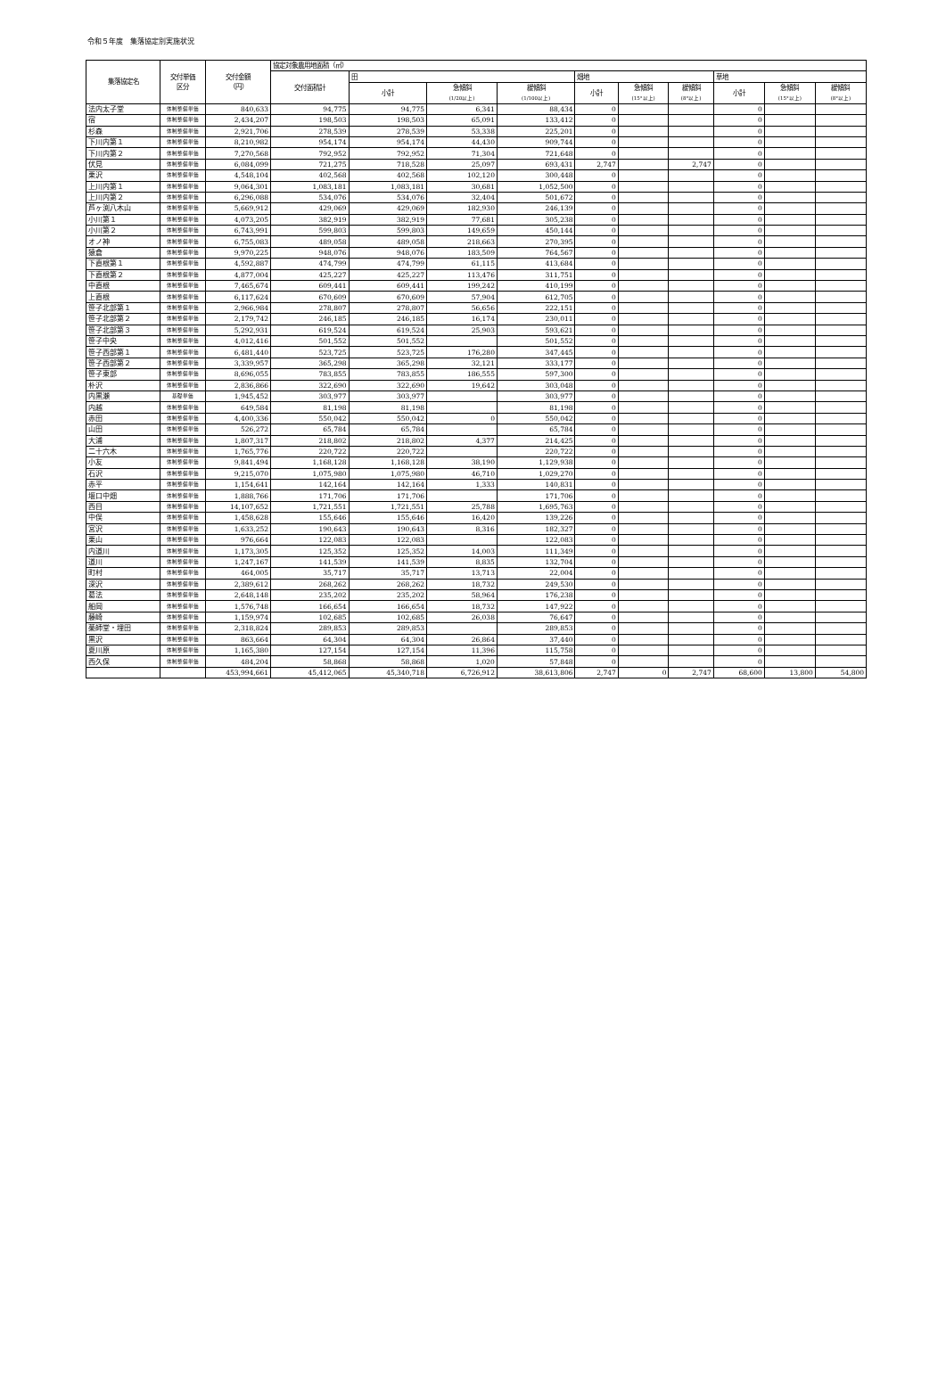令和５年度　集落協定別実施状況
| 集落協定名 | 交付単価 区分 | 交付金額 （円） | 協定対象農用地面積（㎡） | | | | | | | | | |
| --- | --- | --- | --- | --- | --- | --- | --- | --- | --- | --- | --- | --- |
| | | | 交付面積計 | 田 | | | 畑地 | | | 草地 | | |
| | | | | 小計 | 急傾斜 (1/20以上) | 緩傾斜 (1/100以上) | 小計 | 急傾斜 (15°以上) | 緩傾斜 (8°以上) | 小計 | 急傾斜 (15°以上) | 緩傾斜 (8°以上) |
| 法内太子堂 | 体制整備単価 | 840,633 | 94,775 | 94,775 | 6,341 | 88,434 | 0 | | | 0 | | |
| 宿 | 体制整備単価 | 2,434,207 | 198,503 | 198,503 | 65,091 | 133,412 | 0 | | | 0 | | |
| 杉森 | 体制整備単価 | 2,921,706 | 278,539 | 278,539 | 53,338 | 225,201 | 0 | | | 0 | | |
| 下川内第１ | 体制整備単価 | 8,210,982 | 954,174 | 954,174 | 44,430 | 909,744 | 0 | | | 0 | | |
| 下川内第２ | 体制整備単価 | 7,270,568 | 792,952 | 792,952 | 71,304 | 721,648 | 0 | | | 0 | | |
| 伏見 | 体制整備単価 | 6,084,099 | 721,275 | 718,528 | 25,097 | 693,431 | 2,747 | | 2,747 | 0 | | |
| 栗沢 | 体制整備単価 | 4,548,104 | 402,568 | 402,568 | 102,120 | 300,448 | 0 | | | 0 | | |
| 上川内第１ | 体制整備単価 | 9,064,301 | 1,083,181 | 1,083,181 | 30,681 | 1,052,500 | 0 | | | 0 | | |
| 上川内第２ | 体制整備単価 | 6,296,088 | 534,076 | 534,076 | 32,404 | 501,672 | 0 | | | 0 | | |
| 芦ヶ渕八木山 | 体制整備単価 | 5,669,912 | 429,069 | 429,069 | 182,930 | 246,139 | 0 | | | 0 | | |
| 小川第１ | 体制整備単価 | 4,073,205 | 382,919 | 382,919 | 77,681 | 305,238 | 0 | | | 0 | | |
| 小川第２ | 体制整備単価 | 6,743,991 | 599,803 | 599,803 | 149,659 | 450,144 | 0 | | | 0 | | |
| オノ神 | 体制整備単価 | 6,755,083 | 489,058 | 489,058 | 218,663 | 270,395 | 0 | | | 0 | | |
| 猿倉 | 体制整備単価 | 9,970,225 | 948,076 | 948,076 | 183,509 | 764,567 | 0 | | | 0 | | |
| 下直根第１ | 体制整備単価 | 4,592,887 | 474,799 | 474,799 | 61,115 | 413,684 | 0 | | | 0 | | |
| 下直根第２ | 体制整備単価 | 4,877,004 | 425,227 | 425,227 | 113,476 | 311,751 | 0 | | | 0 | | |
| 中直根 | 体制整備単価 | 7,465,674 | 609,441 | 609,441 | 199,242 | 410,199 | 0 | | | 0 | | |
| 上直根 | 体制整備単価 | 6,117,624 | 670,609 | 670,609 | 57,904 | 612,705 | 0 | | | 0 | | |
| 笹子北部第１ | 体制整備単価 | 2,966,984 | 278,807 | 278,807 | 56,656 | 222,151 | 0 | | | 0 | | |
| 笹子北部第２ | 体制整備単価 | 2,179,742 | 246,185 | 246,185 | 16,174 | 230,011 | 0 | | | 0 | | |
| 笹子北部第３ | 体制整備単価 | 5,292,931 | 619,524 | 619,524 | 25,903 | 593,621 | 0 | | | 0 | | |
| 笹子中央 | 体制整備単価 | 4,012,416 | 501,552 | 501,552 | | 501,552 | 0 | | | 0 | | |
| 笹子西部第１ | 体制整備単価 | 6,481,440 | 523,725 | 523,725 | 176,280 | 347,445 | 0 | | | 0 | | |
| 笹子西部第２ | 体制整備単価 | 3,339,957 | 365,298 | 365,298 | 32,121 | 333,177 | 0 | | | 0 | | |
| 笹子東部 | 体制整備単価 | 8,696,055 | 783,855 | 783,855 | 186,555 | 597,300 | 0 | | | 0 | | |
| 朴沢 | 体制整備単価 | 2,836,866 | 322,690 | 322,690 | 19,642 | 303,048 | 0 | | | 0 | | |
| 内黒瀬 | 基礎単価 | 1,945,452 | 303,977 | 303,977 | | 303,977 | 0 | | | 0 | | |
| 内越 | 体制整備単価 | 649,584 | 81,198 | 81,198 | | 81,198 | 0 | | | 0 | | |
| 赤田 | 体制整備単価 | 4,400,336 | 550,042 | 550,042 | 0 | 550,042 | 0 | | | 0 | | |
| 山田 | 体制整備単価 | 526,272 | 65,784 | 65,784 | | 65,784 | 0 | | | 0 | | |
| 大浦 | 体制整備単価 | 1,807,317 | 218,802 | 218,802 | 4,377 | 214,425 | 0 | | | 0 | | |
| 二十六木 | 体制整備単価 | 1,765,776 | 220,722 | 220,722 | | 220,722 | 0 | | | 0 | | |
| 小友 | 体制整備単価 | 9,841,494 | 1,168,128 | 1,168,128 | 38,190 | 1,129,938 | 0 | | | 0 | | |
| 石沢 | 体制整備単価 | 9,215,070 | 1,075,980 | 1,075,980 | 46,710 | 1,029,270 | 0 | | | 0 | | |
| 赤平 | 体制整備単価 | 1,154,641 | 142,164 | 142,164 | 1,333 | 140,831 | 0 | | | 0 | | |
| 堰口中畑 | 体制整備単価 | 1,888,766 | 171,706 | 171,706 | | 171,706 | 0 | | | 0 | | |
| 西目 | 体制整備単価 | 14,107,652 | 1,721,551 | 1,721,551 | 25,788 | 1,695,763 | 0 | | | 0 | | |
| 中俣 | 体制整備単価 | 1,458,628 | 155,646 | 155,646 | 16,420 | 139,226 | 0 | | | 0 | | |
| 宮沢 | 体制整備単価 | 1,633,252 | 190,643 | 190,643 | 8,316 | 182,327 | 0 | | | 0 | | |
| 栗山 | 体制整備単価 | 976,664 | 122,083 | 122,083 | | 122,083 | 0 | | | 0 | | |
| 内道川 | 体制整備単価 | 1,173,305 | 125,352 | 125,352 | 14,003 | 111,349 | 0 | | | 0 | | |
| 道川 | 体制整備単価 | 1,247,167 | 141,539 | 141,539 | 8,835 | 132,704 | 0 | | | 0 | | |
| 町村 | 体制整備単価 | 464,005 | 35,717 | 35,717 | 13,713 | 22,004 | 0 | | | 0 | | |
| 深沢 | 体制整備単価 | 2,389,612 | 268,262 | 268,262 | 18,732 | 249,530 | 0 | | | 0 | | |
| 葛法 | 体制整備単価 | 2,648,148 | 235,202 | 235,202 | 58,964 | 176,238 | 0 | | | 0 | | |
| 船岡 | 体制整備単価 | 1,576,748 | 166,654 | 166,654 | 18,732 | 147,922 | 0 | | | 0 | | |
| 藤崎 | 体制整備単価 | 1,159,974 | 102,685 | 102,685 | 26,038 | 76,647 | 0 | | | 0 | | |
| 薬師堂・埋田 | 体制整備単価 | 2,318,824 | 289,853 | 289,853 | | 289,853 | 0 | | | 0 | | |
| 黒沢 | 体制整備単価 | 863,664 | 64,304 | 64,304 | 26,864 | 37,440 | 0 | | | 0 | | |
| 夏川原 | 体制整備単価 | 1,165,380 | 127,154 | 127,154 | 11,396 | 115,758 | 0 | | | 0 | | |
| 西久保 | 体制整備単価 | 484,204 | 58,868 | 58,868 | 1,020 | 57,848 | 0 | | | 0 | | |
| | | 453,994,661 | 45,412,065 | 45,340,718 | 6,726,912 | 38,613,806 | 2,747 | 0 | 2,747 | 68,600 | 13,800 | 54,800 |